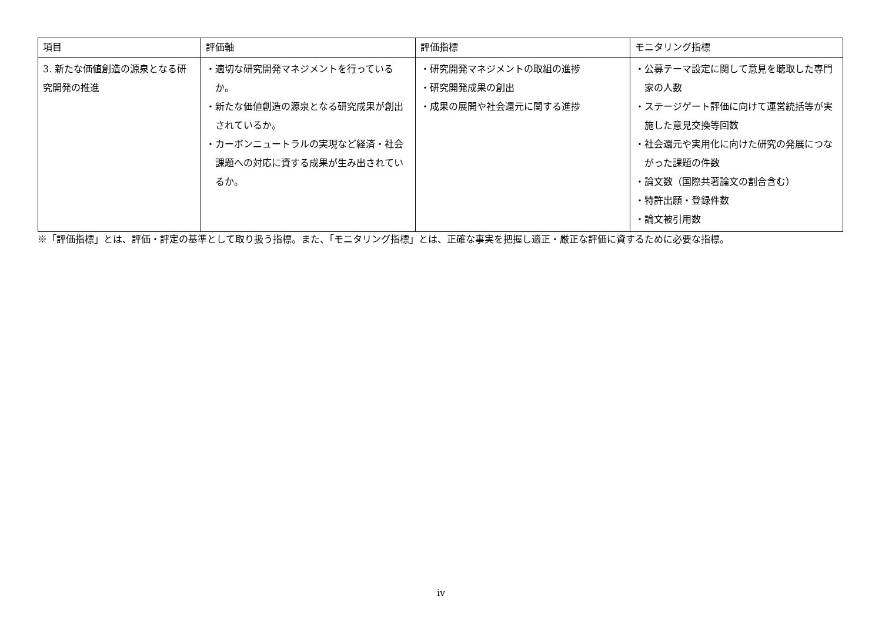| 項目 | 評価軸 | 評価指標 | モニタリング指標 |
| --- | --- | --- | --- |
| 3. 新たな価値創造の源泉となる研究開発の推進 | ・適切な研究開発マネジメントを行っているか。 ・新たな価値創造の源泉となる研究成果が創出されているか。 ・カーボンニュートラルの実現など経済・社会課題への対応に資する成果が生み出されているか。 | ・研究開発マネジメントの取組の進捗 ・研究開発成果の創出 ・成果の展開や社会還元に関する進捗 | ・公募テーマ設定に関して意見を聴取した専門家の人数 ・ステージゲート評価に向けて運営統括等が実施した意見交換等回数 ・社会還元や実用化に向けた研究の発展につながった課題の件数 ・論文数（国際共著論文の割合含む） ・特許出願・登録件数 ・論文被引用数 |
※「評価指標」とは、評価・評定の基準として取り扱う指標。また、「モニタリング指標」とは、正確な事実を把握し適正・厳正な評価に資するために必要な指標。
iv